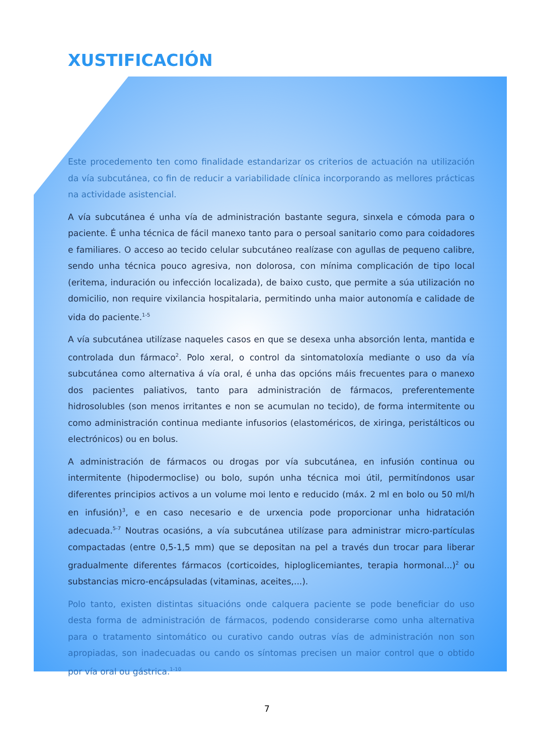XUSTIFICACIÓN
Este procedemento ten como finalidade estandarizar os criterios de actuación na utilización da vía subcutánea, co fin de reducir a variabilidade clínica incorporando as mellores prácticas na actividade asistencial.
A vía subcutánea é unha vía de administración bastante segura, sinxela e cómoda para o paciente. É unha técnica de fácil manexo tanto para o persoal sanitario como para coidadores e familiares. O acceso ao tecido celular subcutáneo realízase con agullas de pequeno calibre, sendo unha técnica pouco agresiva, non dolorosa, con mínima complicación de tipo local (eritema, induración ou infección localizada), de baixo custo, que permite a súa utilización no domicilio, non require vixilancia hospitalaria, permitindo unha maior autonomía e calidade de vida do paciente.<sup>1-5</sup>
A vía subcutánea utilízase naqueles casos en que se desexa unha absorción lenta, mantida e controlada dun fármaco<sup>2</sup>. Polo xeral, o control da sintomatoloxía mediante o uso da vía subcutánea como alternativa á vía oral, é unha das opcións máis frecuentes para o manexo dos pacientes paliativos, tanto para administración de fármacos, preferentemente hidrosolubles (son menos irritantes e non se acumulan no tecido), de forma intermitente ou como administración continua mediante infusorios (elastoméricos, de xiringa, peristálticos ou electrónicos) ou en bolus.
A administración de fármacos ou drogas por vía subcutánea, en infusión continua ou intermitente (hipodermoclise) ou bolo, supón unha técnica moi útil, permitíndonos usar diferentes principios activos a un volume moi lento e reducido (máx. 2 ml en bolo ou 50 ml/h en infusión)<sup>3</sup>, e en caso necesario e de urxencia pode proporcionar unha hidratación adecuada.<sup>5-7</sup> Noutras ocasións, a vía subcutánea utilízase para administrar micro-partículas compactadas (entre 0,5-1,5 mm) que se depositan na pel a través dun trocar para liberar gradualmente diferentes fármacos (corticoides, hiploglicemiantes, terapia hormonal...)<sup>2</sup> ou substancias micro-encápsuladas (vitaminas, aceites,...).
Polo tanto, existen distintas situacións onde calquera paciente se pode beneficiar do uso desta forma de administración de fármacos, podendo considerarse como unha alternativa para o tratamento sintomático ou curativo cando outras vías de administración non son apropiadas, son inadecuadas ou cando os síntomas precisen un maior control que o obtido por vía oral ou gástrica.<sup>1-10</sup>
7